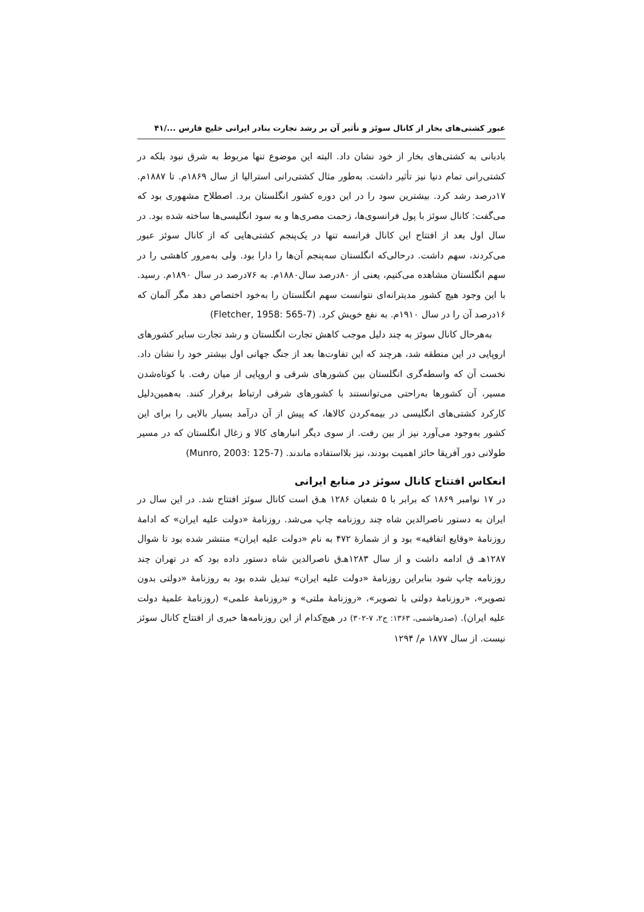عبور کشتی‌های بخار از کانال سوئز و تأثیر آن بر رشد تجارت بنادر ایرانی خلیج فارس .../۴۱
بادبانی به کشتی‌های بخار از خود نشان داد. البته این موضوع تنها مربوط به شرق نبود بلکه در کشتی‌رانی تمام دنیا نیز تأثیر داشت. به‌طور مثال کشتی‌رانی استرالیا از سال ۱۸۶۹م. تا ۱۸۸۷م. ۱۷درصد رشد کرد. بیشترین سود را در این دوره کشور انگلستان برد. اصطلاح مشهوری بود که می‌گفت: کانال سوئز با پول فرانسوی‌ها، زحمت مصری‌ها و به سود انگلیسی‌ها ساخته شده بود. در سال اول بعد از افتتاح این کانال فرانسه تنها در یک‌پنجم کشتی‌هایی که از کانال سوئز عبور می‌کردند، سهم داشت. درحالی‌که انگلستان سه‌پنجم آن‌ها را دارا بود. ولی به‌مرور کاهشی را در سهم انگلستان مشاهده می‌کنیم، یعنی از ۸۰درصد سال۱۸۸۰م. به ۷۶درصد در سال ۱۸۹۰م. رسید. با این وجود هیچ کشور مدیترانه‌ای نتوانست سهم انگلستان را به‌خود اختصاص دهد مگر آلمان که ۱۶درصد آن را در سال ۱۹۱۰م. به نفع خویش کرد. (Fletcher, 1958: 565-7)
به‌هرحال کانال سوئز به چند دلیل موجب کاهش تجارت انگلستان و رشد تجارت سایر کشورهای اروپایی در این منطقه شد، هرچند که این تفاوت‌ها بعد از جنگ جهانی اول بیشتر خود را نشان داد. نخست آن که واسطه‌گری انگلستان بین کشورهای شرقی و اروپایی از میان رفت. با کوتاه‌شدن مسیر، آن کشورها به‌راحتی می‌توانستند با کشورهای شرقی ارتباط برقرار کنند. به‌همین‌دلیل کارکرد کشتی‌های انگلیسی در بیمه‌کردن کالاها، که پیش از آن درآمد بسیار بالایی را برای این کشور به‌وجود می‌آورد نیز از بین رفت. از سوی دیگر انبارهای کالا و زغال انگلستان که در مسیر طولانی دور آفریقا حائز اهمیت بودند، نیز بلااستفاده ماندند. (Munro, 2003: 125-7)
انعکاس افتتاح کانال سوئز در منابع ایرانی
در ۱۷ نوامبر ۱۸۶۹ که برابر با ۵ شعبان ۱۲۸۶ هـ‌ق است کانال سوئز افتتاح شد. در این سال در ایران به دستور ناصرالدین شاه چند روزنامه چاپ می‌شد. روزنامۀ «دولت علیه ایران» که ادامۀ روزنامۀ «وقایع اتفاقیه» بود و از شمارۀ ۴۷۲ به نام «دولت علیه ایران» منتشر شده بود تا شوال ۱۲۸۷هـ ق ادامه داشت و از سال ۱۲۸۳هـ‌ق ناصرالدین شاه دستور داده بود که در تهران چند روزنامه چاپ شود بنابراین روزنامۀ «دولت علیه ایران» تبدیل شده بود به روزنامۀ «دولتی بدون تصویر»، «روزنامۀ دولتی با تصویر»، «روزنامۀ ملتی» و «روزنامۀ علمی» (روزنامۀ علمیۀ دولت علیه ایران). (صدرهاشمی، ۱۳۶۳: ج۲، ۷-۳۰۲) در هیچ‌کدام از این روزنامه‌ها خبری از افتتاح کانال سوئز نیست. از سال ۱۸۷۷ م/ ۱۲۹۴